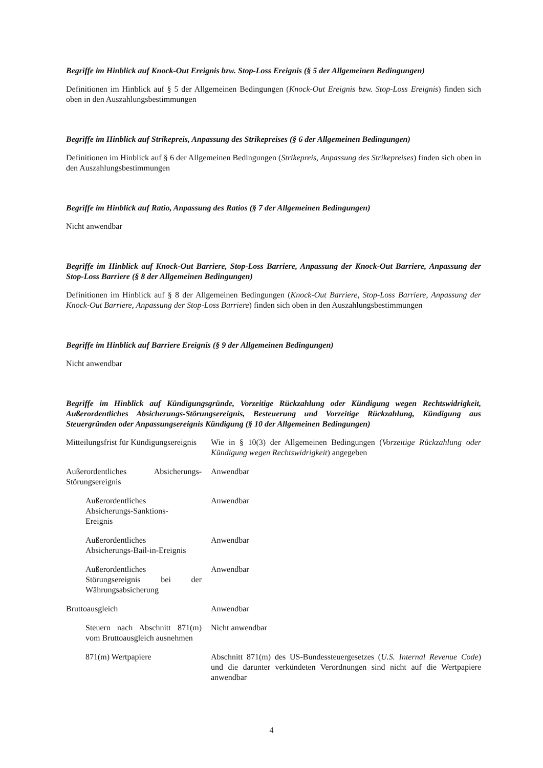Begriffe im Hinblick auf Knock-Out Ereignis bzw. Stop-Loss Ereignis (§ 5 der Allgemeinen Bedingungen)
Definitionen im Hinblick auf § 5 der Allgemeinen Bedingungen (Knock-Out Ereignis bzw. Stop-Loss Ereignis) finden sich oben in den Auszahlungsbestimmungen
Begriffe im Hinblick auf Strikepreis, Anpassung des Strikepreises (§ 6 der Allgemeinen Bedingungen)
Definitionen im Hinblick auf § 6 der Allgemeinen Bedingungen (Strikepreis, Anpassung des Strikepreises) finden sich oben in den Auszahlungsbestimmungen
Begriffe im Hinblick auf Ratio, Anpassung des Ratios (§ 7 der Allgemeinen Bedingungen)
Nicht anwendbar
Begriffe im Hinblick auf Knock-Out Barriere, Stop-Loss Barriere, Anpassung der Knock-Out Barriere, Anpassung der Stop-Loss Barriere (§ 8 der Allgemeinen Bedingungen)
Definitionen im Hinblick auf § 8 der Allgemeinen Bedingungen (Knock-Out Barriere, Stop-Loss Barriere, Anpassung der Knock-Out Barriere, Anpassung der Stop-Loss Barriere) finden sich oben in den Auszahlungsbestimmungen
Begriffe im Hinblick auf Barriere Ereignis (§ 9 der Allgemeinen Bedingungen)
Nicht anwendbar
Begriffe im Hinblick auf Kündigungsgründe, Vorzeitige Rückzahlung oder Kündigung wegen Rechtswidrigkeit, Außerordentliches Absicherungs-Störungsereignis, Besteuerung und Vorzeitige Rückzahlung, Kündigung aus Steuergründen oder Anpassungsereignis Kündigung (§ 10 der Allgemeinen Bedingungen)
| Mitteilungsfrist für Kündigungsereignis | Wie in § 10(3) der Allgemeinen Bedingungen ( Vorzeitige Rückzahlung oder Kündigung wegen Rechtswidrigkeit ) angegeben |
| Außerordentliches Absicherungs-Störungsereignis | Anwendbar |
| Außerordentliches Absicherungs-Sanktions- Ereignis | Anwendbar |
| Außerordentliches Absicherungs-Bail-in-Ereignis | Anwendbar |
| Außerordentliches Störungsereignis bei der Währungsabsicherung | Anwendbar |
| Bruttoausgleich | Anwendbar |
| Steuern nach Abschnitt 871(m) vom Bruttoausgleich ausnehmen | Nicht anwendbar |
| 871(m) Wertpapiere | Abschnitt 871(m) des US-Bundessteuergesetzes ( U.S. Internal Revenue Code ) und die darunter verkündeten Verordnungen sind nicht auf die Wertpapiere anwendbar |
4